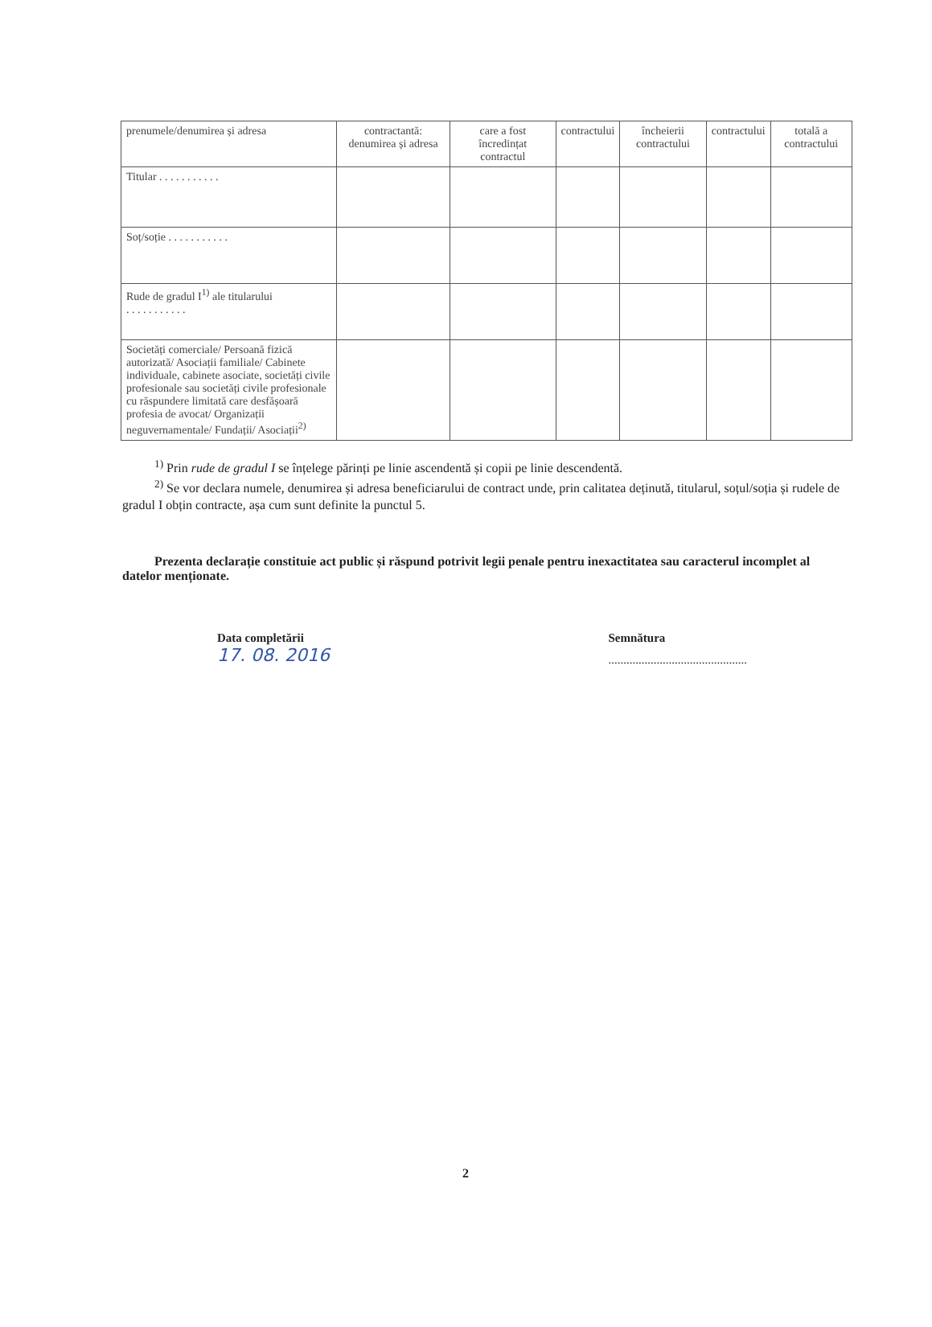| prenumele/denumirea și adresa | contractantă: denumirea și adresa | care a fost încredințat contractul | contractului | încheierii contractului | contractului | totală a contractului |
| Titular . . . . . . . . . . . | | | | | | |
| Soț/soție . . . . . . . . . . . | | | | | | |
| Rude de gradul I<sup>1)</sup> ale titularului . . . . . . . . . . . | | | | | | |
| Societăți comerciale/ Persoană fizică autorizată/ Asociații familiale/ Cabinete individuale, cabinete asociate, societăți civile profesionale sau societăți civile profesionale cu răspundere limitată care desfășoară profesia de avocat/ Organizații neguvernamentale/ Fundații/ Asociații<sup>2)</sup> | | | | | | |
<sup>1)</sup> Prin rude de gradul I se înțelege părinți pe linie ascendentă și copii pe linie descendentă.
<sup>2)</sup> Se vor declara numele, denumirea și adresa beneficiarului de contract unde, prin calitatea deținută, titularul, soțul/soția și rudele de gradul I obțin contracte, așa cum sunt definite la punctul 5.
Prezenta declarație constituie act public și răspund potrivit legii penale pentru inexactitatea sau caracterul incomplet al datelor menționate.
Data completării
17. 08. 2016
Semnătura
..............................................
2